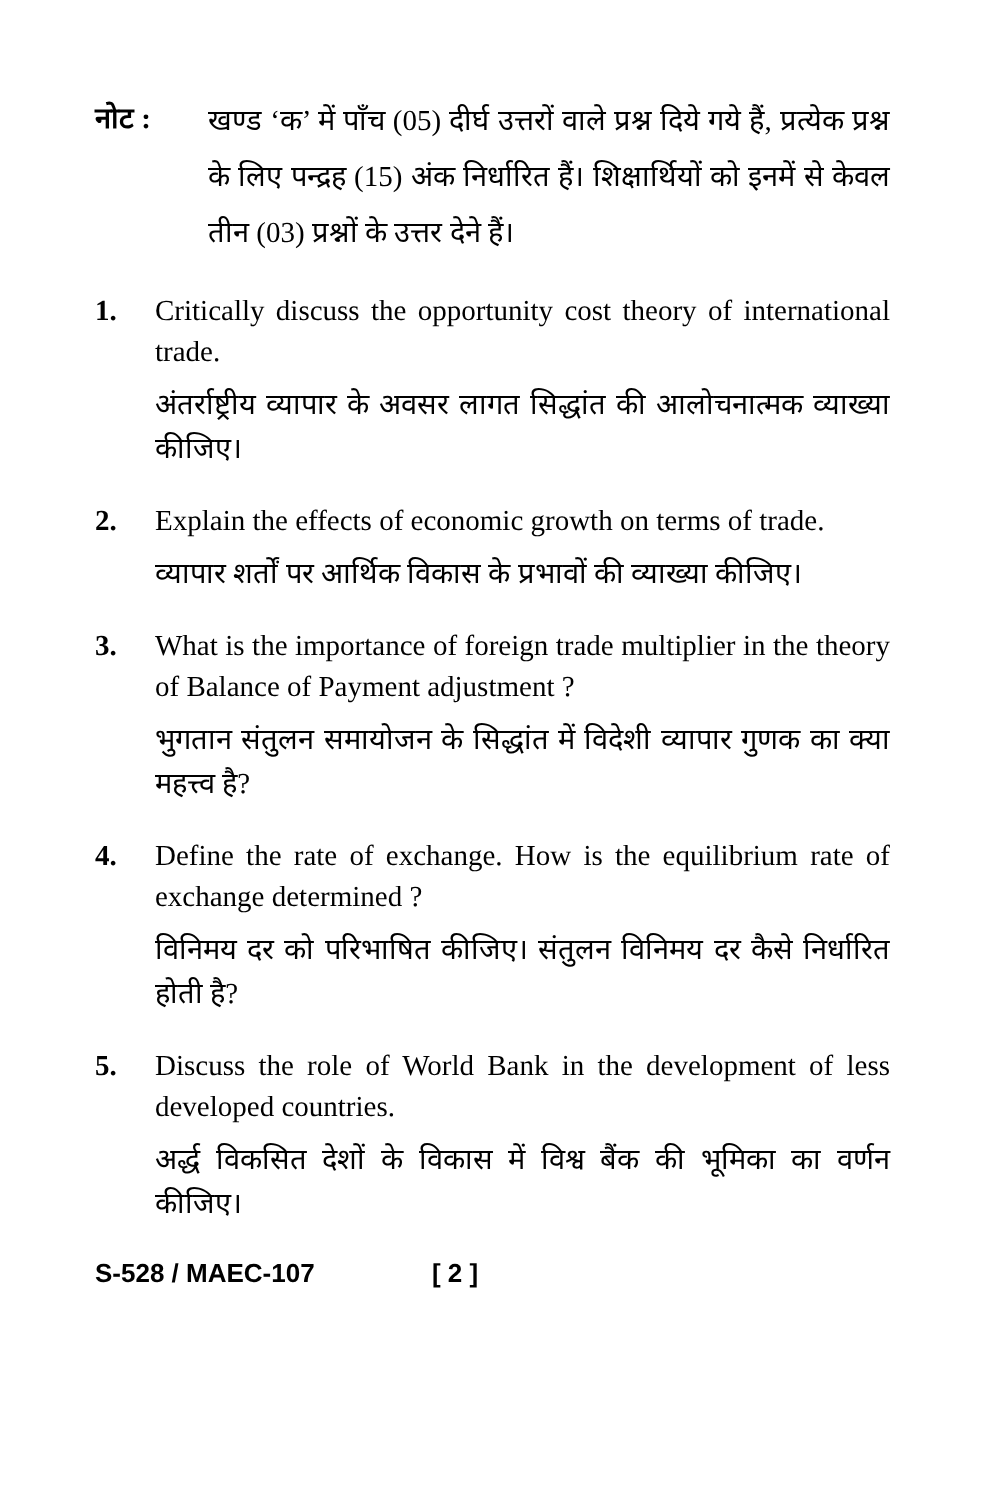नोट :
खण्ड ‘क’ में पाँच (05) दीर्घ उत्तरों वाले प्रश्न दिये गये हैं, प्रत्येक प्रश्न के लिए पन्द्रह (15) अंक निर्धारित हैं। शिक्षार्थियों को इनमें से केवल तीन (03) प्रश्नों के उत्तर देने हैं।
1. Critically discuss the opportunity cost theory of international trade.
अंतर्राष्ट्रीय व्यापार के अवसर लागत सिद्धांत की आलोचनात्मक व्याख्या कीजिए।
2. Explain the effects of economic growth on terms of trade.
व्यापार शर्तों पर आर्थिक विकास के प्रभावों की व्याख्या कीजिए।
3. What is the importance of foreign trade multiplier in the theory of Balance of Payment adjustment ?
भुगतान संतुलन समायोजन के सिद्धांत में विदेशी व्यापार गुणक का क्या महत्त्व है?
4. Define the rate of exchange. How is the equilibrium rate of exchange determined ?
विनिमय दर को परिभाषित कीजिए। संतुलन विनिमय दर कैसे निर्धारित होती है?
5. Discuss the role of World Bank in the development of less developed countries.
अर्द्ध विकसित देशों के विकास में विश्व बैंक की भूमिका का वर्णन कीजिए।
S-528 / MAEC-107 [ 2 ]